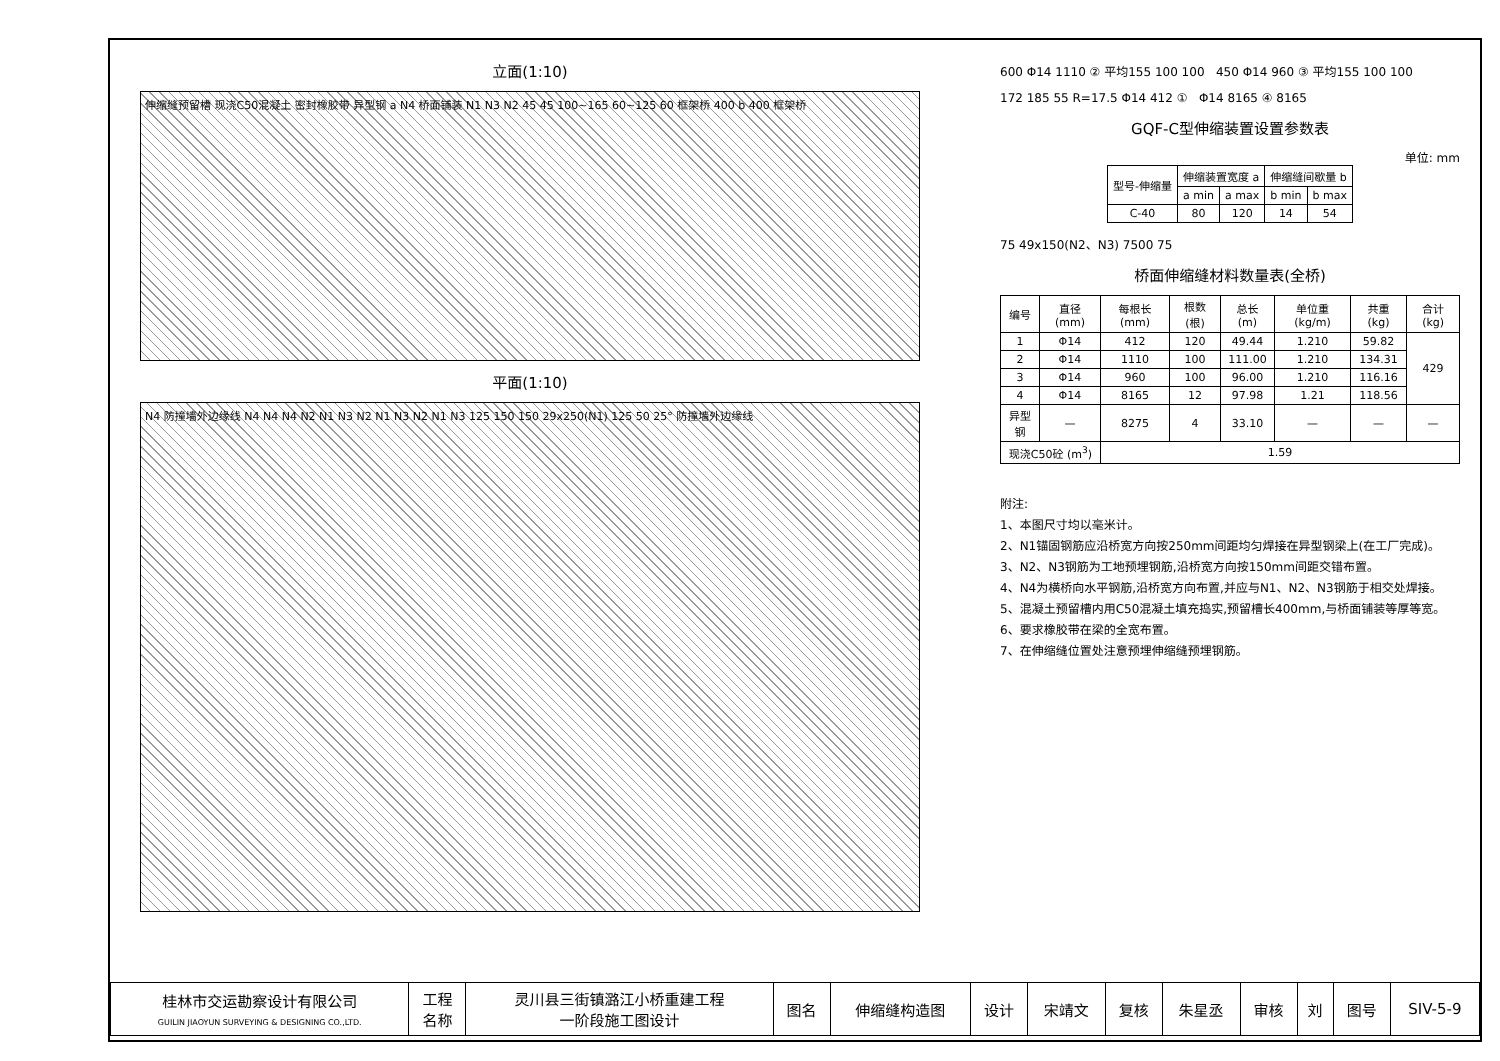立面(1:10)
伸缩缝预留槽 现浇C50混凝土 密封橡胶带 异型钢 a N4 桥面铺装 N1 N3 N2 45 45 100~165 60~125 60 框架桥 400 b 400 框架桥
平面(1:10)
N4 防撞墙外边缘线 N4 N4 N4 N2 N1 N3 N2 N1 N3 N2 N1 N3 125 150 150 29x250(N1) 125 50 25° 防撞墙外边缘线
600 Φ14 1110 ② 平均155 100 100 450 Φ14 960 ③ 平均155 100 100
172 185 55 R=17.5 Φ14 412 ① Φ14 8165 ④ 8165
GQF-C型伸缩装置设置参数表
单位: mm
| 型号-伸缩量 | 伸缩装置宽度 a | | 伸缩缝间歇量 b | |
| --- | --- | --- | --- | --- |
| | a min | a max | b min | b max |
| C-40 | 80 | 120 | 14 | 54 |
75 49x150(N2、N3) 7500 75
桥面伸缩缝材料数量表(全桥)
| 编号 | 直径 (mm) | 每根长 (mm) | 根数 (根) | 总长 (m) | 单位重 (kg/m) | 共重 (kg) | 合计 (kg) |
| --- | --- | --- | --- | --- | --- | --- | --- |
| 1 | Φ14 | 412 | 120 | 49.44 | 1.210 | 59.82 | 429 |
| 2 | Φ14 | 1110 | 100 | 111.00 | 1.210 | 134.31 | |
| 3 | Φ14 | 960 | 100 | 96.00 | 1.210 | 116.16 | |
| 4 | Φ14 | 8165 | 12 | 97.98 | 1.21 | 118.56 | |
| 异型钢 | — | 8275 | 4 | 33.10 | — | — | — |
| 现浇C50砼 (m<sup>3</sup>) | | 1.59 | | | | | |
附注:
1、本图尺寸均以毫米计。
2、N1锚固钢筋应沿桥宽方向按250mm间距均匀焊接在异型钢梁上(在工厂完成)。
3、N2、N3钢筋为工地预埋钢筋,沿桥宽方向按150mm间距交错布置。
4、N4为横桥向水平钢筋,沿桥宽方向布置,并应与N1、N2、N3钢筋于相交处焊接。
5、混凝土预留槽内用C50混凝土填充捣实,预留槽长400mm,与桥面铺装等厚等宽。
6、要求橡胶带在梁的全宽布置。
7、在伸缩缝位置处注意预埋伸缩缝预埋钢筋。
| 桂林市交运勘察设计有限公司 GUILIN JIAOYUN SURVEYING & DESIGNING CO.,LTD. | 工程 名称 | 灵川县三街镇潞江小桥重建工程 一阶段施工图设计 | 图名 | 伸缩缝构造图 | 设计 | 宋靖文 | 复核 | 朱星丞 | 审核 | 刘 | 图号 | SIV-5-9 |